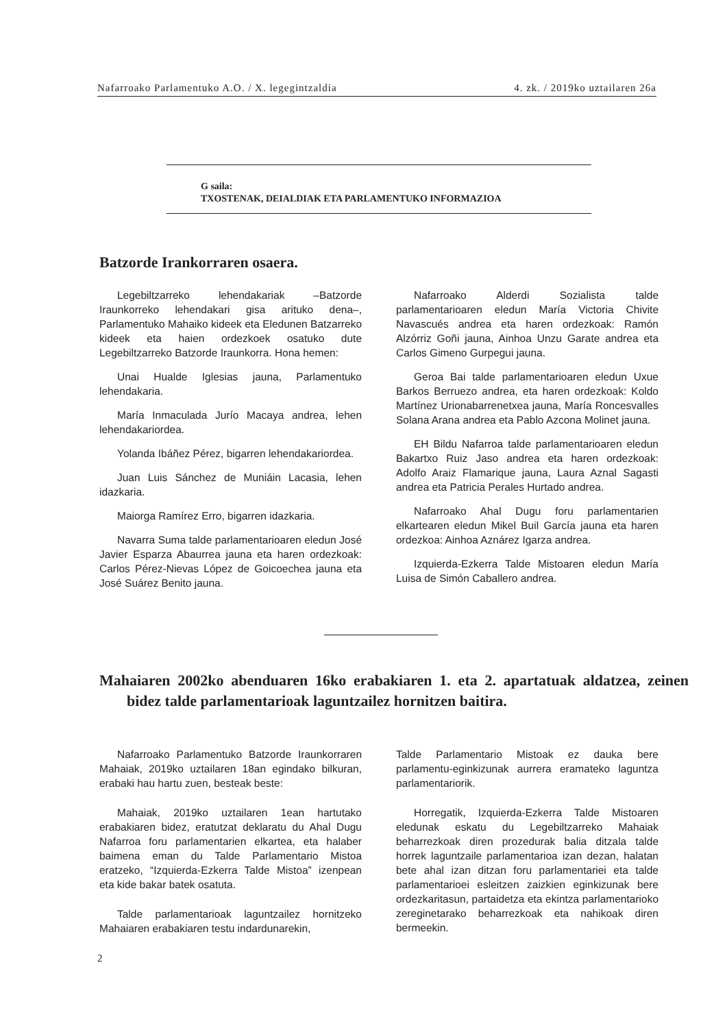Nafarroako Parlamentuko A.O. / X. legegintzaldia 4. zk. / 2019ko uztailaren 26a
G saila:
TXOSTENAK, DEIALDIAK ETA PARLAMENTUKO INFORMAZIOA
Batzorde Irankorraren osaera.
Legebiltzarreko lehendakariak –Batzorde Iraunkorreko lehendakari gisa arituko dena–, Parlamentuko Mahaiko kideek eta Eledunen Batzarreko kideek eta haien ordezkoek osatuko dute Legebiltzarreko Batzorde Iraunkorra. Hona hemen:
Unai Hualde Iglesias jauna, Parlamentuko lehendakaria.
María Inmaculada Jurío Macaya andrea, lehen lehendakariordea.
Yolanda Ibáñez Pérez, bigarren lehendakariordea.
Juan Luis Sánchez de Muniáin Lacasia, lehen idazkaria.
Maiorga Ramírez Erro, bigarren idazkaria.
Navarra Suma talde parlamentarioaren eledun José Javier Esparza Abaurrea jauna eta haren ordezkoak: Carlos Pérez-Nievas López de Goicoechea jauna eta José Suárez Benito jauna.
Nafarroako Alderdi Sozialista talde parlamentarioaren eledun María Victoria Chivite Navascués andrea eta haren ordezkoak: Ramón Alzórriz Goñi jauna, Ainhoa Unzu Garate andrea eta Carlos Gimeno Gurpegui jauna.
Geroa Bai talde parlamentarioaren eledun Uxue Barkos Berruezo andrea, eta haren ordezkoak: Koldo Martínez Urionabarrenetxea jauna, María Roncesvalles Solana Arana andrea eta Pablo Azcona Molinet jauna.
EH Bildu Nafarroa talde parlamentarioaren eledun Bakartxo Ruiz Jaso andrea eta haren ordezkoak: Adolfo Araiz Flamarique jauna, Laura Aznal Sagasti andrea eta Patricia Perales Hurtado andrea.
Nafarroako Ahal Dugu foru parlamentarien elkartearen eledun Mikel Buil García jauna eta haren ordezkoa: Ainhoa Aznárez Igarza andrea.
Izquierda-Ezkerra Talde Mistoaren eledun María Luisa de Simón Caballero andrea.
Mahaiaren 2002ko abenduaren 16ko erabakiaren 1. eta 2. apartatuak aldatzea, zeinen bidez talde parlamentarioak laguntzailez hornitzen baitira.
Nafarroako Parlamentuko Batzorde Iraunkorraren Mahaiak, 2019ko uztailaren 18an egindako bilkuran, erabaki hau hartu zuen, besteak beste:
Mahaiak, 2019ko uztailaren 1ean hartutako erabakiaren bidez, eratutzat deklaratu du Ahal Dugu Nafarroa foru parlamentarien elkartea, eta halaber baimena eman du Talde Parlamentario Mistoa eratzeko, “Izquierda-Ezkerra Talde Mistoa” izenpean eta kide bakar batek osatuta.
Talde parlamentarioak laguntzailez hornitzeko Mahaiaren erabakiaren testu indardunarekin,
Talde Parlamentario Mistoak ez dauka bere parlamentu-eginkizunak aurrera eramateko laguntza parlamentariorik.
Horregatik, Izquierda-Ezkerra Talde Mistoaren eledunak eskatu du Legebiltzarreko Mahaiak beharrezkoak diren prozedurak balia ditzala talde horrek laguntzaile parlamentarioa izan dezan, halatan bete ahal izan ditzan foru parlamentariei eta talde parlamentarioei esleitzen zaizkien eginkizunak bere ordezkaritasun, partaidetza eta ekintza parlamentarioko zereginetarako beharrezkoak eta nahikoak diren bermeekin.
2